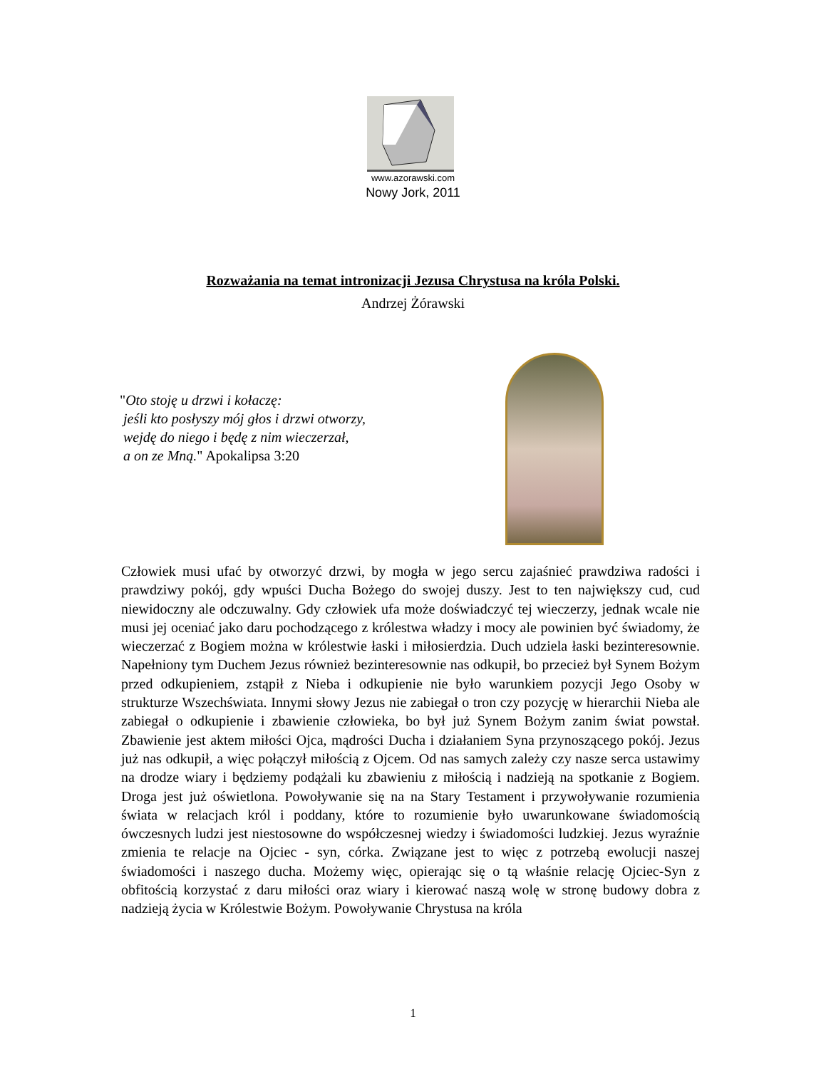www.azorawski.com
Nowy Jork, 2011
Rozważania na temat intronizacji Jezusa Chrystusa na króla Polski.
Andrzej Żórawski
"Oto stoję u drzwi i kołaczę:
jeśli kto posłyszy mój głos i drzwi otworzy,
wejdę do niego i będę z nim wieczerzał,
a on ze Mną." Apokalipsa 3:20
Człowiek musi ufać by otworzyć drzwi, by mogła w jego sercu zajaśnieć prawdziwa radości i prawdziwy pokój, gdy wpuści Ducha Bożego do swojej duszy. Jest to ten największy cud, cud niewidoczny ale odczuwalny. Gdy człowiek ufa może doświadczyć tej wieczerzy, jednak wcale nie musi jej oceniać jako daru pochodzącego z królestwa władzy i mocy ale powinien być świadomy, że wieczerzać z Bogiem można w królestwie łaski i miłosierdzia. Duch udziela łaski bezinteresownie. Napełniony tym Duchem Jezus również bezinteresownie nas odkupił, bo przecież był Synem Bożym przed odkupieniem, zstąpił z Nieba i odkupienie nie było warunkiem pozycji Jego Osoby w strukturze Wszechświata. Innymi słowy Jezus nie zabiegał o tron czy pozycję w hierarchii Nieba ale zabiegał o odkupienie i zbawienie człowieka, bo był już Synem Bożym zanim świat powstał. Zbawienie jest aktem miłości Ojca, mądrości Ducha i działaniem Syna przynoszącego pokój. Jezus już nas odkupił, a więc połączył miłością z Ojcem. Od nas samych zależy czy nasze serca ustawimy na drodze wiary i będziemy podążali ku zbawieniu z miłością i nadzieją na spotkanie z Bogiem. Droga jest już oświetlona. Powoływanie się na na Stary Testament i przywoływanie rozumienia świata w relacjach król i poddany, które to rozumienie było uwarunkowane świadomością ówczesnych ludzi jest niestosowne do współczesnej wiedzy i świadomości ludzkiej. Jezus wyraźnie zmienia te relacje na Ojciec - syn, córka. Związane jest to więc z potrzebą ewolucji naszej świadomości i naszego ducha. Możemy więc, opierając się o tą właśnie relację Ojciec-Syn z obfitością korzystać z daru miłości oraz wiary i kierować naszą wolę w stronę budowy dobra z nadzieją życia w Królestwie Bożym. Powoływanie Chrystusa na króla
1